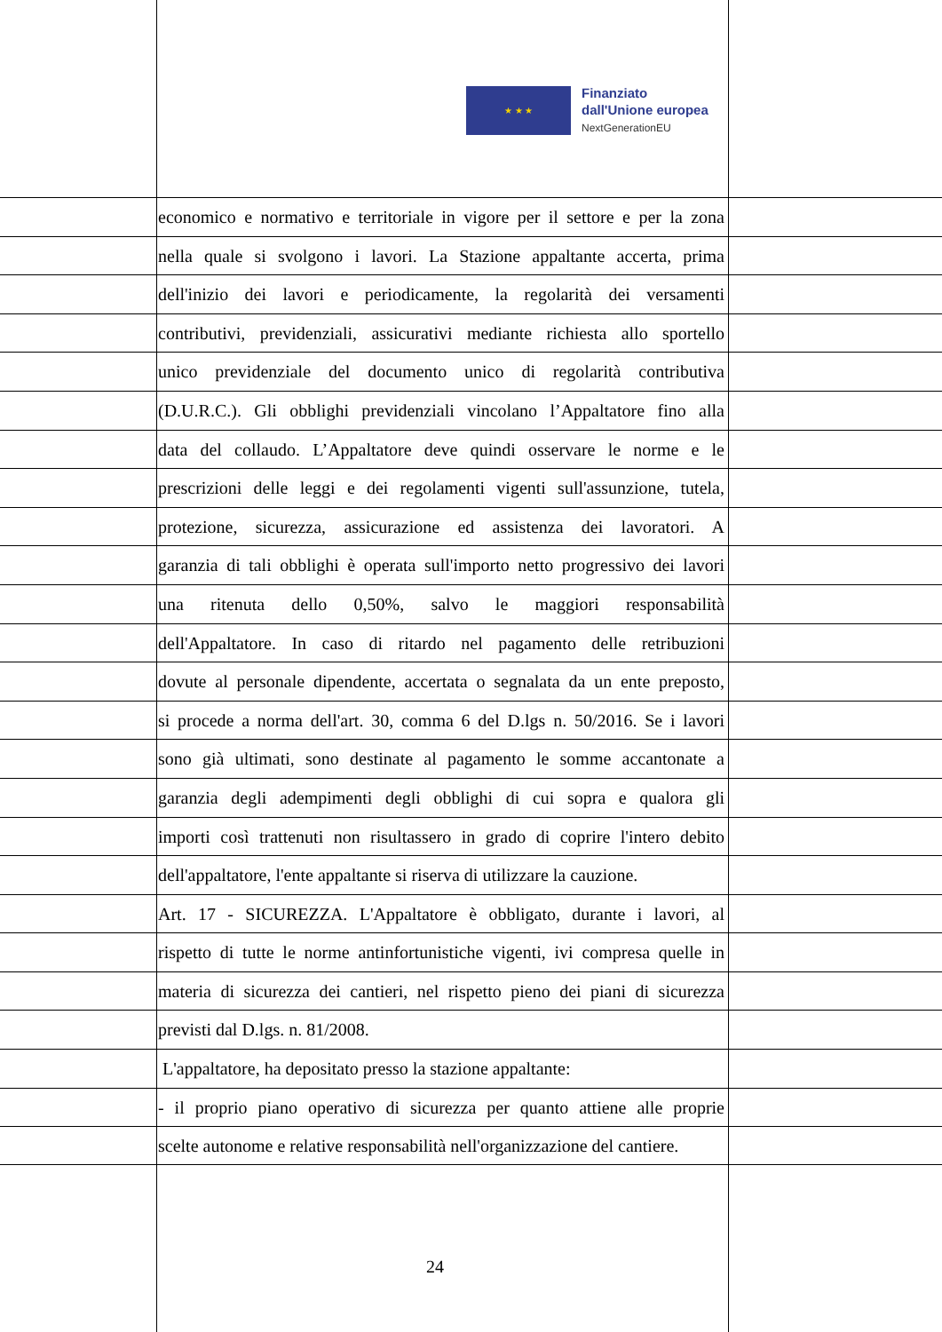★ ★ ★
Finanziato
dall'Unione europea
NextGenerationEU
economico e normativo e territoriale in vigore per il settore e per la zona
nella quale si svolgono i lavori. La Stazione appaltante accerta, prima
dell'inizio dei lavori e periodicamente, la regolarità dei versamenti
contributivi, previdenziali, assicurativi mediante richiesta allo sportello
unico previdenziale del documento unico di regolarità contributiva
(D.U.R.C.). Gli obblighi previdenziali vincolano l’Appaltatore fino alla
data del collaudo. L’Appaltatore deve quindi osservare le norme e le
prescrizioni delle leggi e dei regolamenti vigenti sull'assunzione, tutela,
protezione, sicurezza, assicurazione ed assistenza dei lavoratori. A
garanzia di tali obblighi è operata sull'importo netto progressivo dei lavori
una ritenuta dello 0,50%, salvo le maggiori responsabilità
dell'Appaltatore. In caso di ritardo nel pagamento delle retribuzioni
dovute al personale dipendente, accertata o segnalata da un ente preposto,
si procede a norma dell'art. 30, comma 6 del D.lgs n. 50/2016. Se i lavori
sono già ultimati, sono destinate al pagamento le somme accantonate a
garanzia degli adempimenti degli obblighi di cui sopra e qualora gli
importi così trattenuti non risultassero in grado di coprire l'intero debito
dell'appaltatore, l'ente appaltante si riserva di utilizzare la cauzione.
Art. 17 - SICUREZZA. L'Appaltatore è obbligato, durante i lavori, al
rispetto di tutte le norme antinfortunistiche vigenti, ivi compresa quelle in
materia di sicurezza dei cantieri, nel rispetto pieno dei piani di sicurezza
previsti dal D.lgs. n. 81/2008.
L'appaltatore, ha depositato presso la stazione appaltante:
- il proprio piano operativo di sicurezza per quanto attiene alle proprie
scelte autonome e relative responsabilità nell'organizzazione del cantiere.
24